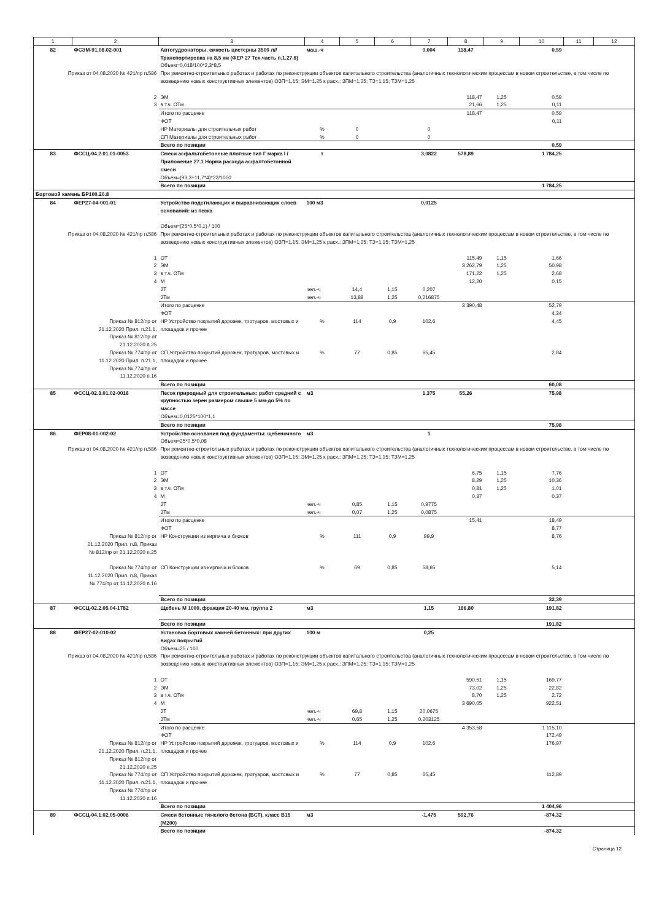| 1 | 2 | 3 | 4 | 5 | 6 | 7 | 8 | 9 | 10 | 11 | 12 |
| --- | --- | --- | --- | --- | --- | --- | --- | --- | --- | --- | --- |
| 82 | ФСЭМ-91.08.02-001 | Автогудронаторы, емкость цистерны 3500 л//Транспортировка на 8,5 км (ФЕР 27 Тех.часть п.1.27.8) | маш.-ч | | | 0,004 | 118,47 | | 0,59 | | |
| | | Объем=0,018/100*2,3*8,5 | | | | | | | | | |
| Приказ от 04.08.2020 № 421/пр п.586 | | При ремонтно-строительных работах и работах по реконструкции объектов капитального строительства (аналогичных технологическим процессам в новом строительстве, в том числе по возведению новых конструктивных элементов) ОЗП=1,15; ЭМ=1,25 к расх.; ЗПМ=1,25; ТЗ=1,15; ТЗМ=1,25 | | | | | | | | | |
| 2 | | ЭМ | | | | | 118,47 | 1,25 | 0,59 | | |
| 3 | | в т.ч. ОТм | | | | | 21,66 | 1,25 | 0,11 | | |
| | | Итого по расценке | | | | | 118,47 | | 0,59 | | |
| | | ФОТ | | | | | | | 0,11 | | |
| | | НР Материалы для строительных работ | % | 0 | | 0 | | | | | |
| | | СП Материалы для строительных работ | % | 0 | | 0 | | | | | |
| | | Всего по позиции | | | | | | | 0,59 | | |
| 83 | ФССЦ-04.2.01.01-0053 | Смеси асфальтобетонные плотные тип Г марка I / Приложение 27.1 Норма расхода асфалтобетонной смеси | т | | | 3,0822 | 578,89 | | 1 784,25 | | |
| | | Объем=(93,3+11,7*4)*22/1000 | | | | | | | | | |
| | | Всего по позиции | | | | | | | 1 784,25 | | |
| Бортовой камень БР100.20.8 | | | | | | | | | | | |
| 84 | ФЕР27-04-001-01 | Устройство подстилающих и выравнивающих слоев оснований: из песка | 100 м3 | | | 0,0125 | | | | | |
| | | Объем=(25*0,5*0,1) / 100 | | | | | | | | | |
| Приказ от 04.08.2020 № 421/пр п.586 | | При ремонтно-строительных работах и работах по реконструкции объектов капитального строительства (аналогичных технологическим процессам в новом строительстве, в том числе по возведению новых конструктивных элементов) ОЗП=1,15; ЭМ=1,25 к расх.; ЗПМ=1,25; ТЗ=1,15; ТЗМ=1,25 | | | | | | | | | |
| 1 | | ОТ | | | | | 115,49 | 1,15 | 1,66 | | |
| 2 | | ЭМ | | | | | 3 262,79 | 1,25 | 50,98 | | |
| 3 | | в т.ч. ОТм | | | | | 171,22 | 1,25 | 2,68 | | |
| 4 | | М | | | | | 12,20 | | 0,15 | | |
| | | ЗТ | чел.-ч | 14,4 | 1,15 | 0,207 | | | | | |
| | | ЗТм | чел.-ч | 13,88 | 1,25 | 0,216875 | | | | | |
| | | Итого по расценке | | | | | 3 390,48 | | 52,79 | | |
| | | ФОТ | | | | | | | 4,34 | | |
| Приказ № 812/пр от 21.12.2020 Прил. п.21.1, Приказ № 812/пр от 21.12.2020 п.25 | | НР Устройство покрытий дорожек, тротуаров, мостовых и площадок и прочее | % | 114 | 0,9 | 102,6 | | | 4,45 | | |
| Приказ № 774/пр от 11.12.2020 Прил. п.21.1, Приказ № 774/пр от 11.12.2020 п.16 | | СП Устройство покрытий дорожек, тротуаров, мостовых и площадок и прочее | % | 77 | 0,85 | 65,45 | | | 2,84 | | |
| | | Всего по позиции | | | | | | | 60,08 | | |
| 85 | ФССЦ-02.3.01.02-0016 | Песок природный для строительных: работ средний с крупностью зерен размером свыше 5 мм-до 5% по массе | м3 | | | 1,375 | 55,26 | | 75,98 | | |
| | | Объем=0,0125*100*1,1 | | | | | | | | | |
| | | Всего по позиции | | | | | | | 75,98 | | |
| 86 | ФЕР08-01-002-02 | Устройство основания под фундаменты: щебеночного | м3 | | | 1 | | | | | |
| | | Объем=25*0,5*0,08 | | | | | | | | | |
| Приказ от 04.08.2020 № 421/пр п.586 | | При ремонтно-строительных работах и работах по реконструкции объектов капитального строительства (аналогичных технологическим процессам в новом строительстве, в том числе по возведению новых конструктивных элементов) ОЗП=1,15; ЭМ=1,25 к расх.; ЗПМ=1,25; ТЗ=1,15; ТЗМ=1,25 | | | | | | | | | |
| 1 | | ОТ | | | | | 6,75 | 1,15 | 7,76 | | |
| 2 | | ЭМ | | | | | 8,29 | 1,25 | 10,36 | | |
| 3 | | в т.ч. ОТм | | | | | 0,81 | 1,25 | 1,01 | | |
| 4 | | М | | | | | 0,37 | | 0,37 | | |
| | | ЗТ | чел.-ч | 0,85 | 1,15 | 0,9775 | | | | | |
| | | ЗТм | чел.-ч | 0,07 | 1,25 | 0,0875 | | | | | |
| | | Итого по расценке | | | | | 15,41 | | 18,49 | | |
| | | ФОТ | | | | | | | 8,77 | | |
| Приказ № 812/пр от 21.12.2020 Прил. п.8, Приказ № 812/пр от 21.12.2020 п.25 | | НР Конструкции из кирпича и блоков | % | 111 | 0,9 | 99,9 | | | 8,76 | | |
| Приказ № 774/пр от 11.12.2020 Прил. п.8, Приказ № 774/пр от 11.12.2020 п.16 | | СП Конструкции из кирпича и блоков | % | 69 | 0,85 | 58,65 | | | 5,14 | | |
| | | Всего по позиции | | | | | | | 32,39 | | |
| 87 | ФССЦ-02.2.05.04-1782 | Щебень М 1000, фракция 20-40 мм, группа 2 | м3 | | | 1,15 | 166,80 | | 191,82 | | |
| | | Всего по позиции | | | | | | | 191,82 | | |
| 88 | ФЕР27-02-010-02 | Установка бортовых камней бетонных: при других видах покрытий | 100 м | | | 0,25 | | | | | |
| | | Объем=25 / 100 | | | | | | | | | |
| Приказ от 04.08.2020 № 421/пр п.586 | | При ремонтно-строительных работах и работах по реконструкции объектов капитального строительства (аналогичных технологическим процессам в новом строительстве, в том числе по возведению новых конструктивных элементов) ОЗП=1,15; ЭМ=1,25 к расх.; ЗПМ=1,25; ТЗ=1,15; ТЗМ=1,25 | | | | | | | | | |
| 1 | | ОТ | | | | | 590,51 | 1,15 | 169,77 | | |
| 2 | | ЭМ | | | | | 73,02 | 1,25 | 22,82 | | |
| 3 | | в т.ч. ОТм | | | | | 8,70 | 1,25 | 2,72 | | |
| 4 | | М | | | | | 3 690,05 | | 922,51 | | |
| | | ЗТ | чел.-ч | 69,8 | 1,15 | 20,0675 | | | | | |
| | | ЗТм | чел.-ч | 0,65 | 1,25 | 0,203125 | | | | | |
| | | Итого по расценке | | | | | 4 353,58 | | 1 115,10 | | |
| | | ФОТ | | | | | | | 172,49 | | |
| Приказ № 812/пр от 21.12.2020 Прил. п.21.1, Приказ № 812/пр от 21.12.2020 п.25 | | НР Устройство покрытий дорожек, тротуаров, мостовых и площадок и прочее | % | 114 | 0,9 | 102,6 | | | 176,97 | | |
| Приказ № 774/пр от 11.12.2020 Прил. п.21.1, Приказ № 774/пр от 11.12.2020 п.16 | | СП Устройство покрытий дорожек, тротуаров, мостовых и площадок и прочее | % | 77 | 0,85 | 65,45 | | | 112,89 | | |
| | | Всего по позиции | | | | | | | 1 404,96 | | |
| 89 | ФССЦ-04.1.02.05-0006 | Смеси бетонные тяжелого бетона (БСТ), класс В15 (М200) | м3 | | | -1,475 | 592,76 | | -874,32 | | |
| | | Всего по позиции | | | | | | | -874,32 | | |
Страница 12